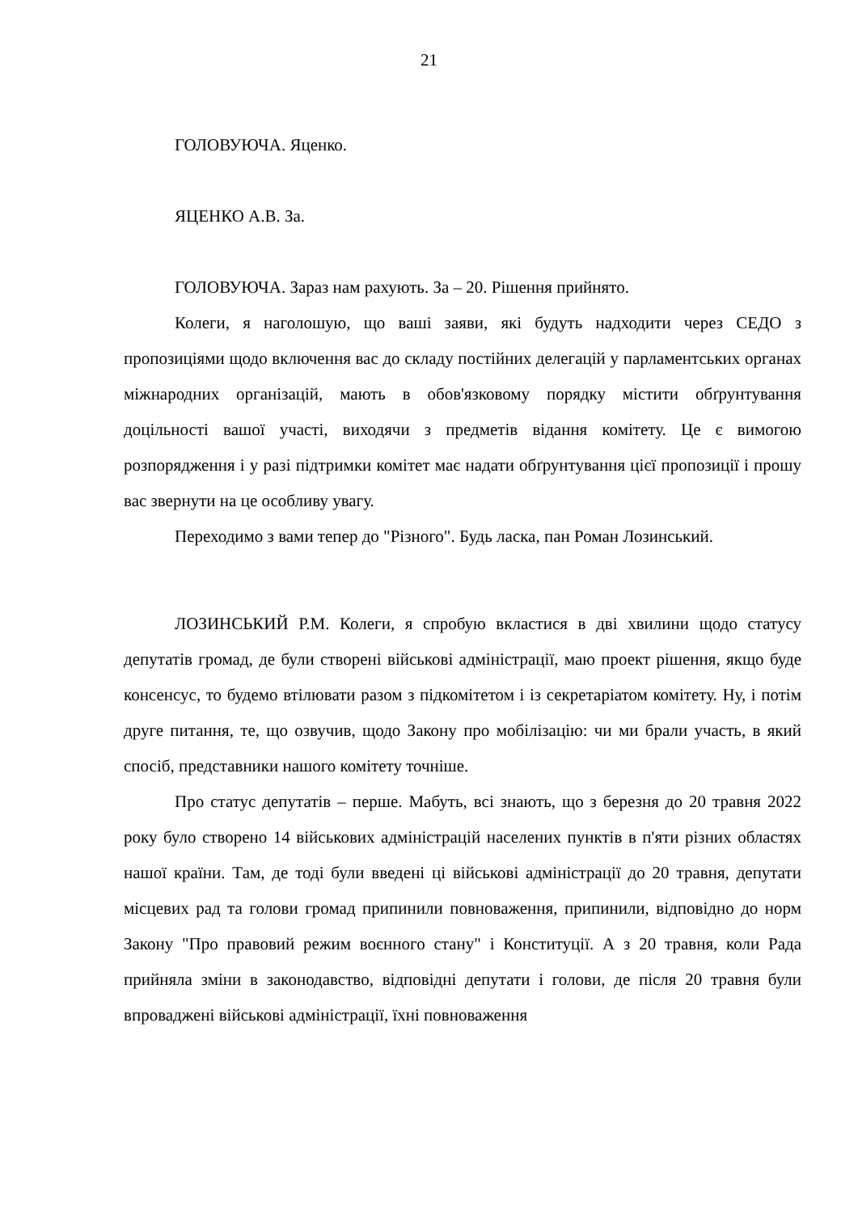21
ГОЛОВУЮЧА. Яценко.
ЯЦЕНКО А.В. За.
ГОЛОВУЮЧА. Зараз нам рахують. За – 20. Рішення прийнято.
Колеги, я наголошую, що ваші заяви, які будуть надходити через СЕДО з пропозиціями щодо включення вас до складу постійних делегацій у парламентських органах міжнародних організацій, мають в обов'язковому порядку містити обґрунтування доцільності вашої участі, виходячи з предметів відання комітету. Це є вимогою розпорядження і у разі підтримки комітет має надати обґрунтування цієї пропозиції і прошу вас звернути на це особливу увагу.
Переходимо з вами тепер до "Різного". Будь ласка, пан Роман Лозинський.
ЛОЗИНСЬКИЙ Р.М. Колеги, я спробую вкластися в дві хвилини щодо статусу депутатів громад, де були створені військові адміністрації, маю проект рішення, якщо буде консенсус, то будемо втілювати разом з підкомітетом і із секретаріатом комітету. Ну, і потім друге питання, те, що озвучив, щодо Закону про мобілізацію: чи ми брали участь, в який спосіб, представники нашого комітету точніше.
Про статус депутатів – перше. Мабуть, всі знають, що з березня до 20 травня 2022 року було створено 14 військових адміністрацій населених пунктів в п'яти різних областях нашої країни. Там, де тоді були введені ці військові адміністрації до 20 травня, депутати місцевих рад та голови громад припинили повноваження, припинили, відповідно до норм Закону "Про правовий режим воєнного стану" і Конституції. А з 20 травня, коли Рада прийняла зміни в законодавство, відповідні депутати і голови, де після 20 травня були впроваджені військові адміністрації, їхні повноваження